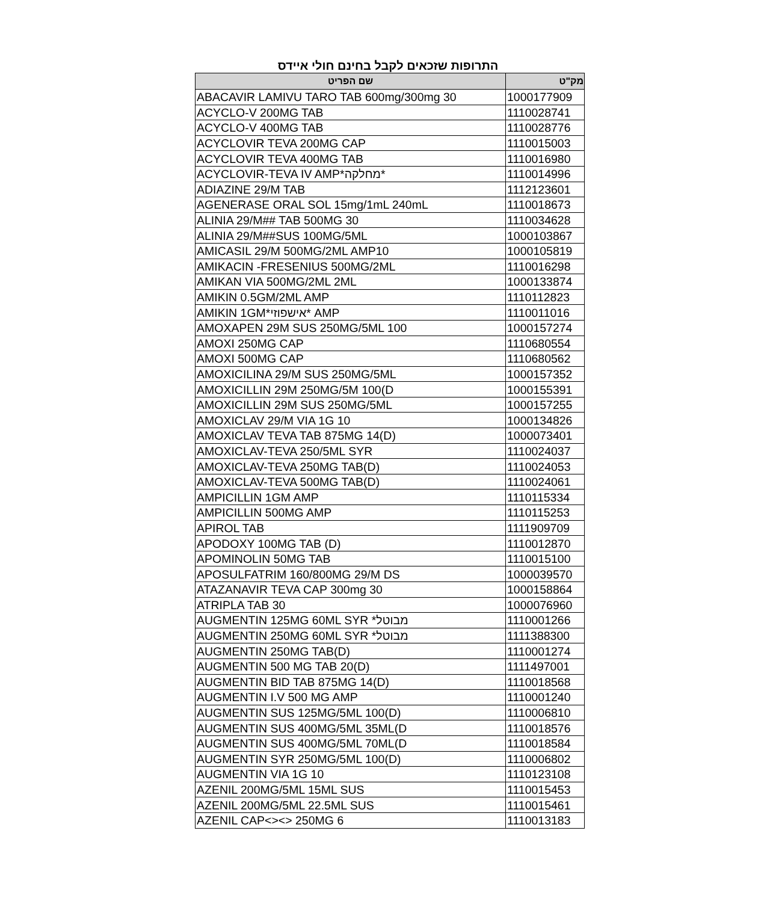התרופות שזכאים לקבל בחינם חולי איידס
| מק"ט | שם הפריט |
| --- | --- |
| 1000177909 | ABACAVIR LAMIVU TARO TAB 600mg/300mg 30 |
| 1110028741 | ACYCLO-V 200MG TAB |
| 1110028776 | ACYCLO-V 400MG TAB |
| 1110015003 | ACYCLOVIR TEVA 200MG CAP |
| 1110016980 | ACYCLOVIR TEVA 400MG TAB |
| 1110014996 | ACYCLOVIR-TEVA IV AMP*מחלקה* |
| 1112123601 | ADIAZINE 29/M TAB |
| 1110018673 | AGENERASE ORAL SOL 15mg/1mL 240mL |
| 1110034628 | ALINIA 29/M## TAB 500MG 30 |
| 1000103867 | ALINIA 29/M##SUS 100MG/5ML |
| 1000105819 | AMICASIL 29/M 500MG/2ML AMP10 |
| 1110016298 | AMIKACIN -FRESENIUS 500MG/2ML |
| 1000133874 | AMIKAN VIA 500MG/2ML 2ML |
| 1110112823 | AMIKIN 0.5GM/2ML AMP |
| 1110011016 | AMIKIN 1GM*אישפוזי* AMP |
| 1000157274 | AMOXAPEN 29M SUS 250MG/5ML 100 |
| 1110680554 | AMOXI 250MG CAP |
| 1110680562 | AMOXI 500MG CAP |
| 1000157352 | AMOXICILINA 29/M SUS 250MG/5ML |
| 1000155391 | AMOXICILLIN 29M 250MG/5M 100(D |
| 1000157255 | AMOXICILLIN 29M SUS 250MG/5ML |
| 1000134826 | AMOXICLAV 29/M VIA 1G 10 |
| 1000073401 | AMOXICLAV TEVA TAB 875MG 14(D) |
| 1110024037 | AMOXICLAV-TEVA 250/5ML SYR |
| 1110024053 | AMOXICLAV-TEVA 250MG TAB(D) |
| 1110024061 | AMOXICLAV-TEVA 500MG TAB(D) |
| 1110115334 | AMPICILLIN 1GM AMP |
| 1110115253 | AMPICILLIN 500MG AMP |
| 1111909709 | APIROL TAB |
| 1110012870 | APODOXY 100MG TAB (D) |
| 1110015100 | APOMINOLIN 50MG TAB |
| 1000039570 | APOSULFATRIM 160/800MG 29/M DS |
| 1000158864 | ATAZANAVIR TEVA CAP 300mg 30 |
| 1000076960 | ATRIPLA TAB 30 |
| 1110001266 | AUGMENTIN 125MG 60ML SYR *מבוטל |
| 1111388300 | AUGMENTIN 250MG 60ML SYR *מבוטל |
| 1110001274 | AUGMENTIN 250MG TAB(D) |
| 1111497001 | AUGMENTIN 500 MG TAB 20(D) |
| 1110018568 | AUGMENTIN BID TAB 875MG 14(D) |
| 1110001240 | AUGMENTIN I.V 500 MG AMP |
| 1110006810 | AUGMENTIN SUS 125MG/5ML 100(D) |
| 1110018576 | AUGMENTIN SUS 400MG/5ML 35ML(D |
| 1110018584 | AUGMENTIN SUS 400MG/5ML 70ML(D |
| 1110006802 | AUGMENTIN SYR 250MG/5ML 100(D) |
| 1110123108 | AUGMENTIN VIA 1G 10 |
| 1110015453 | AZENIL 200MG/5ML 15ML SUS |
| 1110015461 | AZENIL 200MG/5ML 22.5ML SUS |
| 1110013183 | AZENIL CAP<><> 250MG 6 |